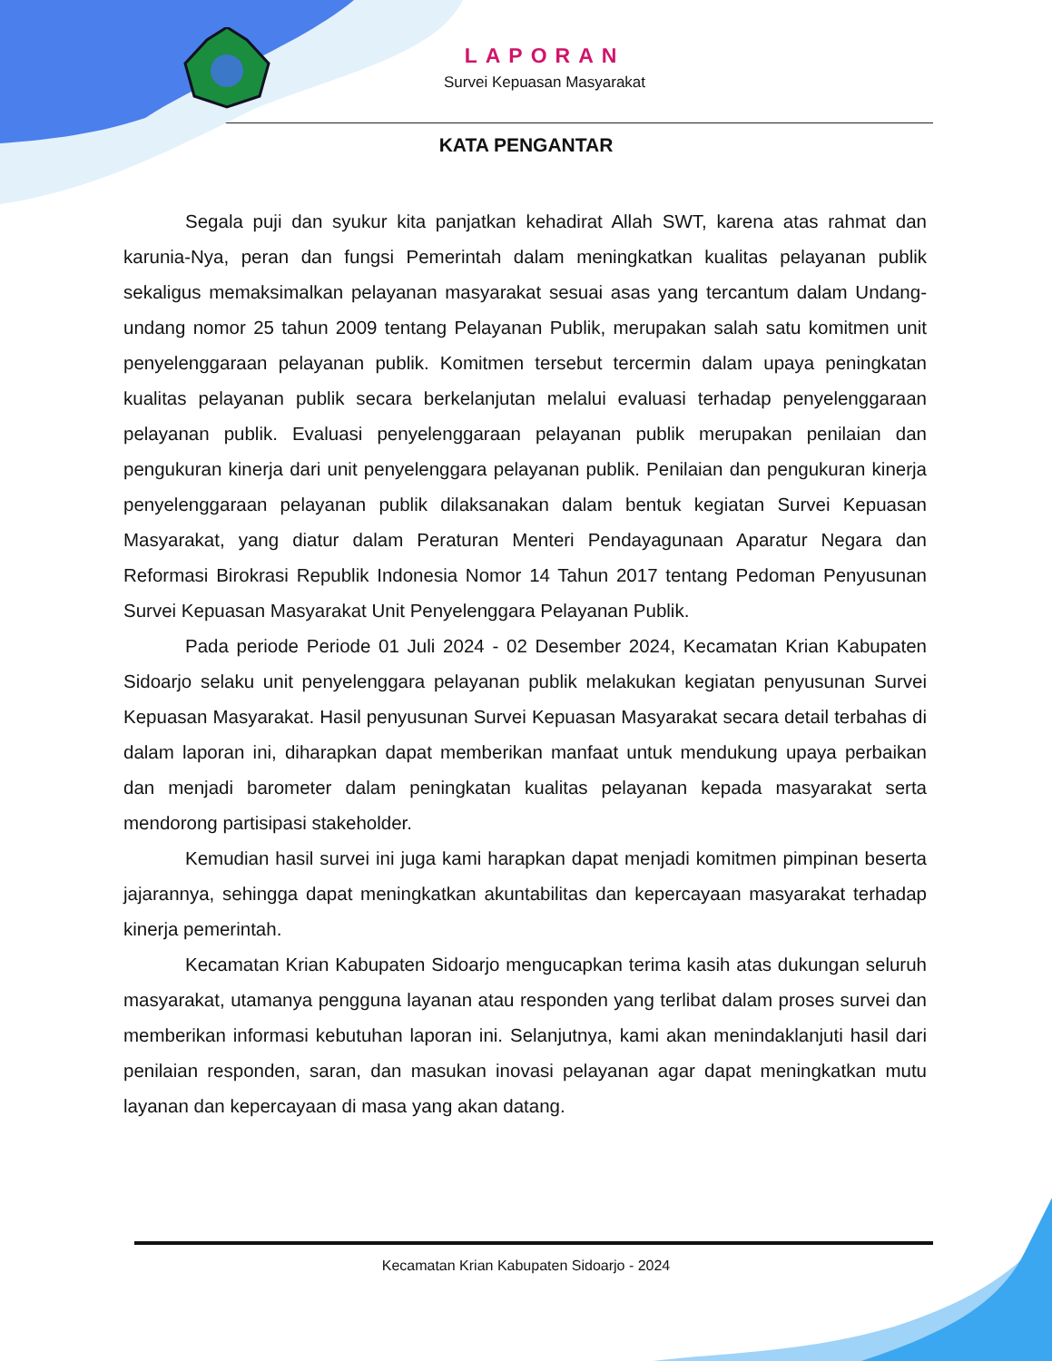LAPORAN
Survei Kepuasan Masyarakat
KATA PENGANTAR
Segala puji dan syukur kita panjatkan kehadirat Allah SWT, karena atas rahmat dan karunia-Nya, peran dan fungsi Pemerintah dalam meningkatkan kualitas pelayanan publik sekaligus memaksimalkan pelayanan masyarakat sesuai asas yang tercantum dalam Undang-undang nomor 25 tahun 2009 tentang Pelayanan Publik, merupakan salah satu komitmen unit penyelenggaraan pelayanan publik. Komitmen tersebut tercermin dalam upaya peningkatan kualitas pelayanan publik secara berkelanjutan melalui evaluasi terhadap penyelenggaraan pelayanan publik. Evaluasi penyelenggaraan pelayanan publik merupakan penilaian dan pengukuran kinerja dari unit penyelenggara pelayanan publik. Penilaian dan pengukuran kinerja penyelenggaraan pelayanan publik dilaksanakan dalam bentuk kegiatan Survei Kepuasan Masyarakat, yang diatur dalam Peraturan Menteri Pendayagunaan Aparatur Negara dan Reformasi Birokrasi Republik Indonesia Nomor 14 Tahun 2017 tentang Pedoman Penyusunan Survei Kepuasan Masyarakat Unit Penyelenggara Pelayanan Publik.
Pada periode Periode 01 Juli 2024 - 02 Desember 2024, Kecamatan Krian Kabupaten Sidoarjo selaku unit penyelenggara pelayanan publik melakukan kegiatan penyusunan Survei Kepuasan Masyarakat. Hasil penyusunan Survei Kepuasan Masyarakat secara detail terbahas di dalam laporan ini, diharapkan dapat memberikan manfaat untuk mendukung upaya perbaikan dan menjadi barometer dalam peningkatan kualitas pelayanan kepada masyarakat serta mendorong partisipasi stakeholder.
Kemudian hasil survei ini juga kami harapkan dapat menjadi komitmen pimpinan beserta jajarannya, sehingga dapat meningkatkan akuntabilitas dan kepercayaan masyarakat terhadap kinerja pemerintah.
Kecamatan Krian Kabupaten Sidoarjo mengucapkan terima kasih atas dukungan seluruh masyarakat, utamanya pengguna layanan atau responden yang terlibat dalam proses survei dan memberikan informasi kebutuhan laporan ini. Selanjutnya, kami akan menindaklanjuti hasil dari penilaian responden, saran, dan masukan inovasi pelayanan agar dapat meningkatkan mutu layanan dan kepercayaan di masa yang akan datang.
Kecamatan Krian Kabupaten Sidoarjo - 2024